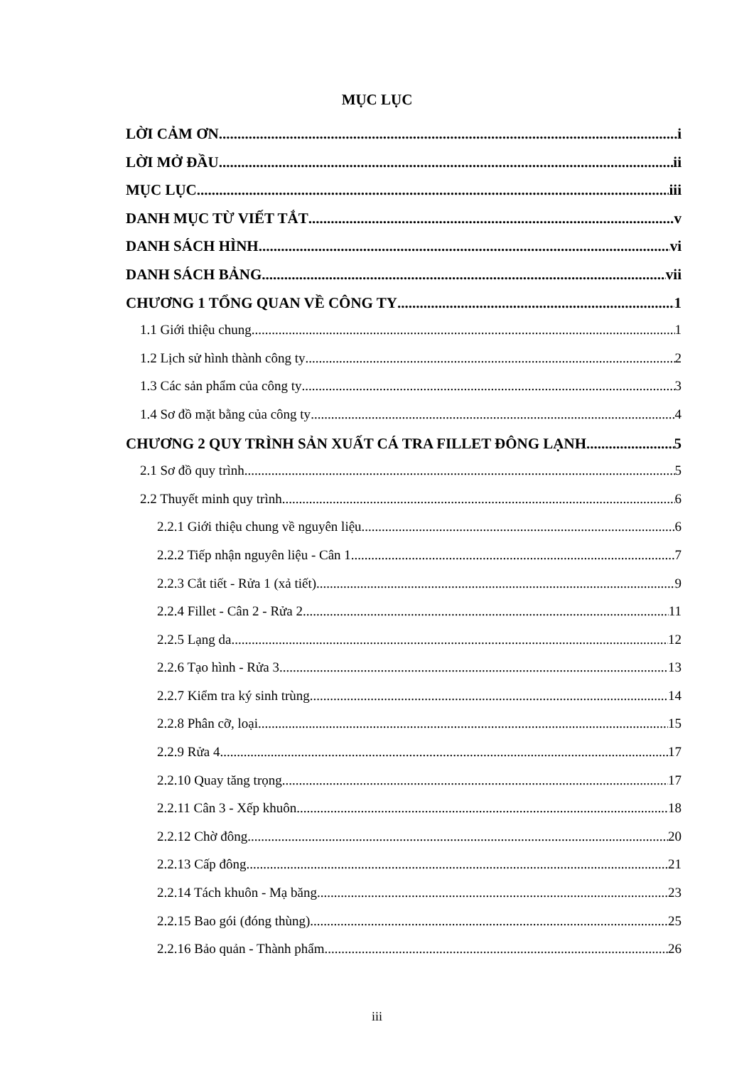MỤC LỤC
LỜI CẢM ƠN i
LỜI MỞ ĐẦU ii
MỤC LỤC iii
DANH MỤC TỪ VIẾT TẮT v
DANH SÁCH HÌNH vi
DANH SÁCH BẢNG vii
CHƯƠNG 1 TỔNG QUAN VỀ CÔNG TY 1
1.1 Giới thiệu chung 1
1.2 Lịch sử hình thành công ty 2
1.3 Các sản phẩm của công ty 3
1.4 Sơ đồ mặt bằng của công ty 4
CHƯƠNG 2 QUY TRÌNH SẢN XUẤT CÁ TRA FILLET ĐÔNG LẠNH 5
2.1 Sơ đồ quy trình 5
2.2 Thuyết minh quy trình 6
2.2.1 Giới thiệu chung về nguyên liệu 6
2.2.2 Tiếp nhận nguyên liệu - Cân 1 7
2.2.3 Cắt tiết - Rửa 1 (xả tiết) 9
2.2.4 Fillet - Cân 2 - Rửa 2 11
2.2.5 Lạng da 12
2.2.6 Tạo hình - Rửa 3 13
2.2.7 Kiểm tra ký sinh trùng 14
2.2.8 Phân cỡ, loại 15
2.2.9 Rửa 4 17
2.2.10 Quay tăng trọng 17
2.2.11 Cân 3 - Xếp khuôn 18
2.2.12 Chờ đông 20
2.2.13 Cấp đông 21
2.2.14 Tách khuôn - Mạ băng 23
2.2.15 Bao gói (đóng thùng) 25
2.2.16 Bảo quản - Thành phẩm 26
iii